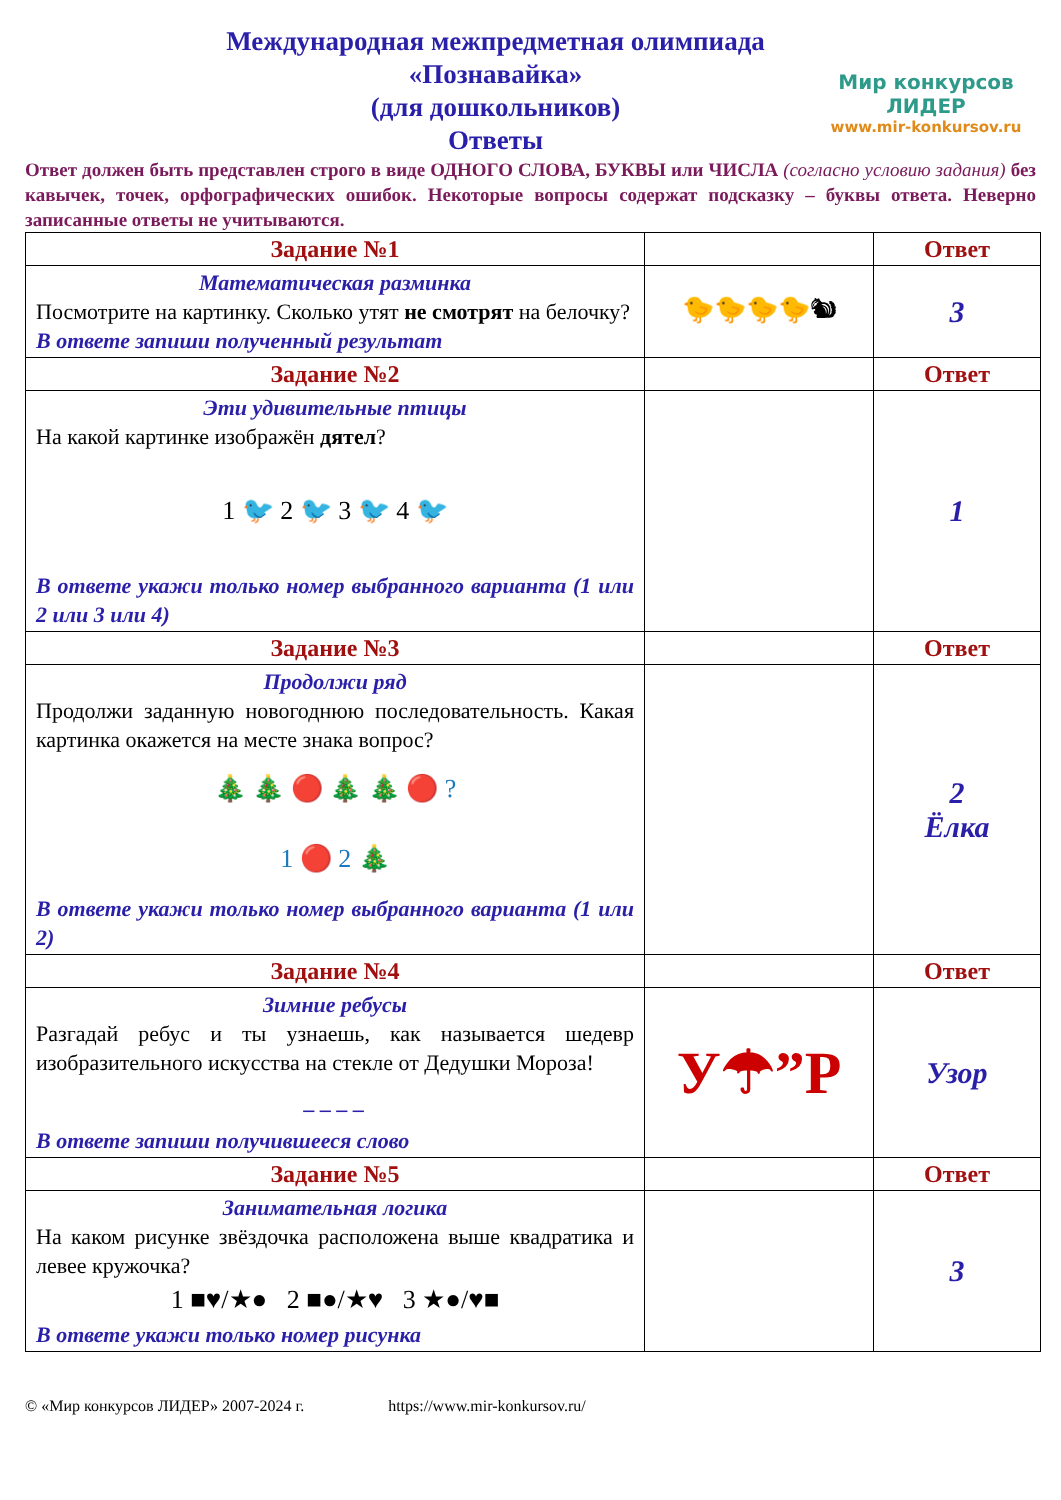Международная межпредметная олимпиада
«Познавайка»
(для дошкольников)
Ответы
Мир конкурсов
ЛИДЕР
www.mir-konkursov.ru
Ответ должен быть представлен строго в виде ОДНОГО СЛОВА, БУКВЫ или ЧИСЛА (согласно условию задания) без кавычек, точек, орфографических ошибок. Некоторые вопросы содержат подсказку – буквы ответа. Неверно записанные ответы не учитываются.
| Задание №1 | | Ответ |
| Математическая разминка Посмотрите на картинку. Сколько утят не смотрят на белочку? В ответе запиши полученный результат | 🐤🐤🐤🐤🐿 | 3 |
| Задание №2 | | Ответ |
| Эти удивительные птицы На какой картинке изображён дятел ? 1 🐦 2 🐦 3 🐦 4 🐦 В ответе укажи только номер выбранного варианта (1 или 2 или 3 или 4) | | 1 |
| Задание №3 | | Ответ |
| Продолжи ряд Продолжи заданную новогоднюю последовательность. Какая картинка окажется на месте знака вопрос? 🎄 🎄 🔴 🎄 🎄 🔴 ? 1 🔴 2 🎄 В ответе укажи только номер выбранного варианта (1 или 2) | | 2 Ёлка |
| Задание №4 | | Ответ |
| Зимние ребусы Разгадай ребус и ты узнаешь, как называется шедевр изобразительного искусства на стекле от Дедушки Мороза! _ _ _ _ В ответе запиши получившееся слово | У☂”Р | Узор |
| Задание №5 | | Ответ |
| Занимательная логика На каком рисунке звёздочка расположена выше квадратика и левее кружочка? 1 ■♥/★● 2 ■●/★♥ 3 ★●/♥■ В ответе укажи только номер рисунка | | 3 |
© «Мир конкурсов ЛИДЕР» 2007-2024 г. https://www.mir-konkursov.ru/